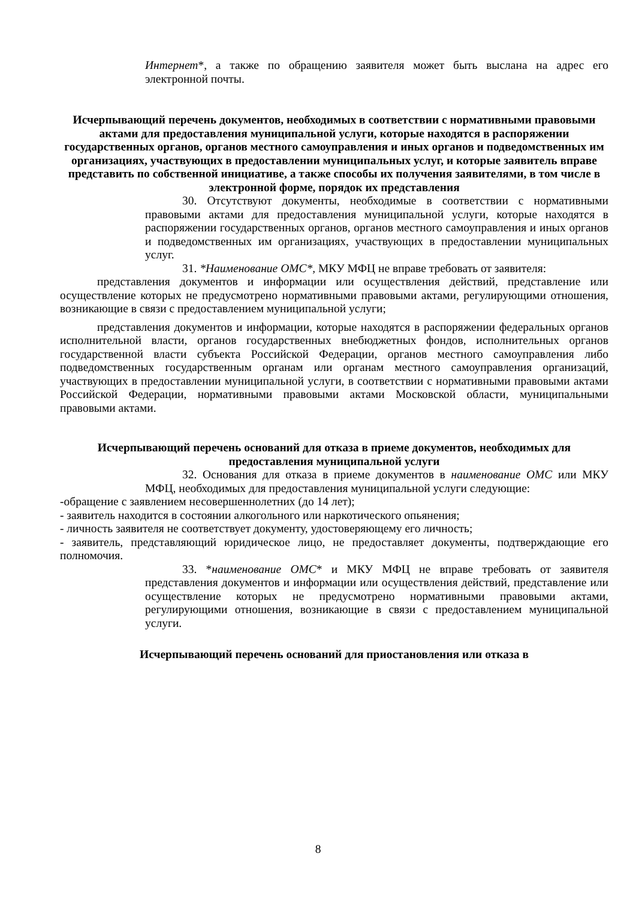Интернет*, а также по обращению заявителя может быть выслана на адрес его электронной почты.
Исчерпывающий перечень документов, необходимых в соответствии с нормативными правовыми актами для предоставления муниципальной услуги, которые находятся в распоряжении государственных органов, органов местного самоуправления и иных органов и подведомственных им организациях, участвующих в предоставлении муниципальных услуг, и которые заявитель вправе представить по собственной инициативе, а также способы их получения заявителями, в том числе в электронной форме, порядок их представления
30. Отсутствуют документы, необходимые в соответствии с нормативными правовыми актами для предоставления муниципальной услуги, которые находятся в распоряжении государственных органов, органов местного самоуправления и иных органов и подведомственных им организациях, участвующих в предоставлении муниципальных услуг.
31. *Наименование ОМС*, МКУ МФЦ не вправе требовать от заявителя:
представления документов и информации или осуществления действий, представление или осуществление которых не предусмотрено нормативными правовыми актами, регулирующими отношения, возникающие в связи с предоставлением муниципальной услуги;
представления документов и информации, которые находятся в распоряжении федеральных органов исполнительной власти, органов государственных внебюджетных фондов, исполнительных органов государственной власти субъекта Российской Федерации, органов местного самоуправления либо подведомственных государственным органам или органам местного самоуправления организаций, участвующих в предоставлении муниципальной услуги, в соответствии с нормативными правовыми актами Российской Федерации, нормативными правовыми актами Московской области, муниципальными правовыми актами.
Исчерпывающий перечень оснований для отказа в приеме документов, необходимых для предоставления муниципальной услуги
32. Основания для отказа в приеме документов в наименование ОМС или МКУ МФЦ, необходимых для предоставления муниципальной услуги следующие:
-обращение с заявлением несовершеннолетних (до 14 лет);
- заявитель находится в состоянии алкогольного или наркотического опьянения;
- личность заявителя не соответствует документу, удостоверяющему его личность;
- заявитель, представляющий юридическое лицо, не предоставляет документы, подтверждающие его полномочия.
33. *наименование ОМС* и МКУ МФЦ не вправе требовать от заявителя представления документов и информации или осуществления действий, представление или осуществление которых не предусмотрено нормативными правовыми актами, регулирующими отношения, возникающие в связи с предоставлением муниципальной услуги.
Исчерпывающий перечень оснований для приостановления или отказа в
8